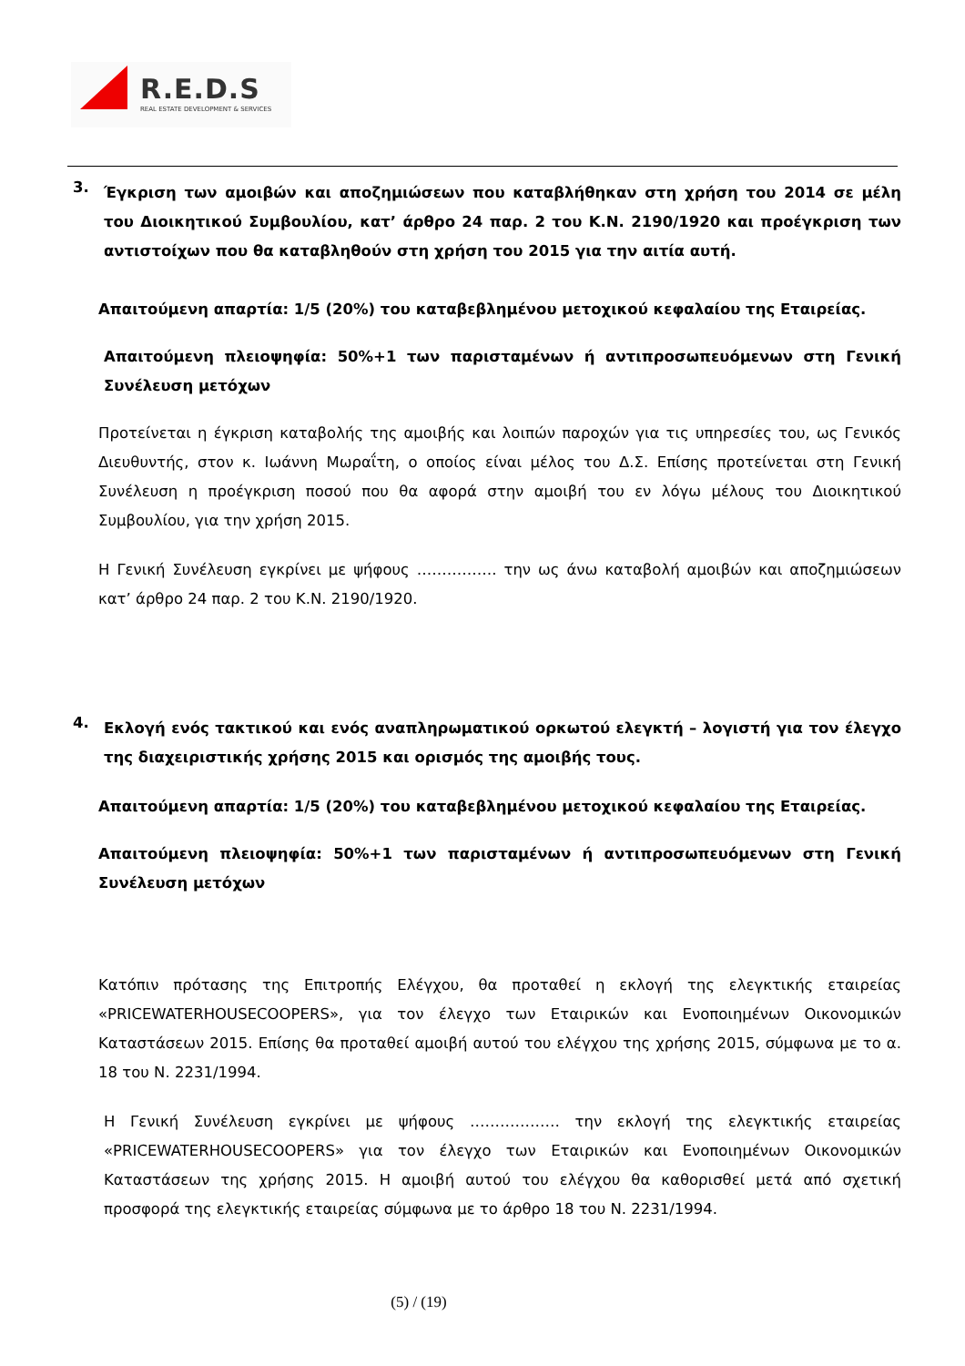R.E.D.S
REAL ESTATE DEVELOPMENT & SERVICES
3.
Έγκριση των αμοιβών και αποζημιώσεων που καταβλήθηκαν στη χρήση του 2014 σε μέλη του Διοικητικού Συμβουλίου, κατ’ άρθρο 24 παρ. 2 του Κ.Ν. 2190/1920 και προέγκριση των αντιστοίχων που θα καταβληθούν στη χρήση του 2015 για την αιτία αυτή.
Απαιτούμενη απαρτία: 1/5 (20%) του καταβεβλημένου μετοχικού κεφαλαίου της Εταιρείας.
Απαιτούμενη πλειοψηφία: 50%+1 των παρισταμένων ή αντιπροσωπευόμενων στη Γενική Συνέλευση μετόχων
Προτείνεται η έγκριση καταβολής της αμοιβής και λοιπών παροχών για τις υπηρεσίες του, ως Γενικός Διευθυντής, στον κ. Ιωάννη Μωραΐτη, ο οποίος είναι μέλος του Δ.Σ. Επίσης προτείνεται στη Γενική Συνέλευση η προέγκριση ποσού που θα αφορά στην αμοιβή του εν λόγω μέλους του Διοικητικού Συμβουλίου, για την χρήση 2015.
Η Γενική Συνέλευση εγκρίνει με ψήφους ……………. την ως άνω καταβολή αμοιβών και αποζημιώσεων κατ’ άρθρο 24 παρ. 2 του Κ.Ν. 2190/1920.
4.
Εκλογή ενός τακτικού και ενός αναπληρωματικού ορκωτού ελεγκτή – λογιστή για τον έλεγχο της διαχειριστικής χρήσης 2015 και ορισμός της αμοιβής τους.
Απαιτούμενη απαρτία: 1/5 (20%) του καταβεβλημένου μετοχικού κεφαλαίου της Εταιρείας.
Απαιτούμενη πλειοψηφία: 50%+1 των παρισταμένων ή αντιπροσωπευόμενων στη Γενική Συνέλευση μετόχων
Κατόπιν πρότασης της Επιτροπής Ελέγχου, θα προταθεί η εκλογή της ελεγκτικής εταιρείας «PRICEWATERHOUSECOOPERS», για τον έλεγχο των Εταιρικών και Ενοποιημένων Οικονομικών Καταστάσεων 2015. Επίσης θα προταθεί αμοιβή αυτού του ελέγχου της χρήσης 2015, σύμφωνα με το α. 18 του Ν. 2231/1994.
Η Γενική Συνέλευση εγκρίνει με ψήφους ……………… την εκλογή της ελεγκτικής εταιρείας «PRICEWATERHOUSECOOPERS» για τον έλεγχο των Εταιρικών και Ενοποιημένων Οικονομικών Καταστάσεων της χρήσης 2015. Η αμοιβή αυτού του ελέγχου θα καθορισθεί μετά από σχετική προσφορά της ελεγκτικής εταιρείας σύμφωνα με το άρθρο 18 του Ν. 2231/1994.
(5) / (19)